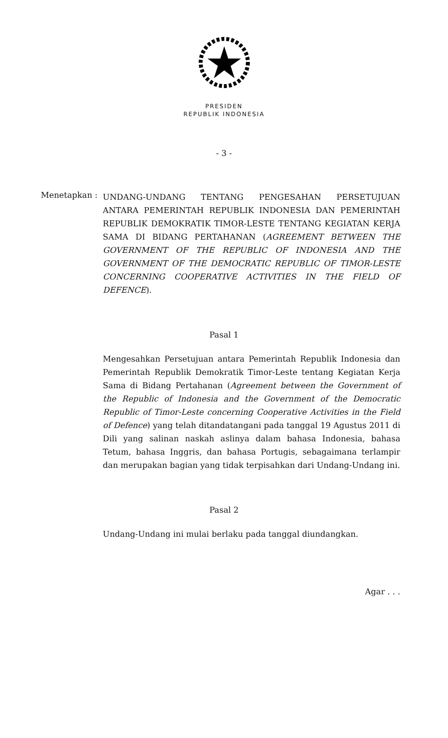PRESIDEN
REPUBLIK INDONESIA
- 3 -
Menetapkan :
UNDANG-UNDANG TENTANG PENGESAHAN PERSETUJUAN ANTARA PEMERINTAH REPUBLIK INDONESIA DAN PEMERINTAH REPUBLIK DEMOKRATIK TIMOR-LESTE TENTANG KEGIATAN KERJA SAMA DI BIDANG PERTAHANAN (AGREEMENT BETWEEN THE GOVERNMENT OF THE REPUBLIC OF INDONESIA AND THE GOVERNMENT OF THE DEMOCRATIC REPUBLIC OF TIMOR-LESTE CONCERNING COOPERATIVE ACTIVITIES IN THE FIELD OF DEFENCE).
Pasal 1
Mengesahkan Persetujuan antara Pemerintah Republik Indonesia dan Pemerintah Republik Demokratik Timor-Leste tentang Kegiatan Kerja Sama di Bidang Pertahanan (Agreement between the Government of the Republic of Indonesia and the Government of the Democratic Republic of Timor-Leste concerning Cooperative Activities in the Field of Defence) yang telah ditandatangani pada tanggal 19 Agustus 2011 di Dili yang salinan naskah aslinya dalam bahasa Indonesia, bahasa Tetum, bahasa Inggris, dan bahasa Portugis, sebagaimana terlampir dan merupakan bagian yang tidak terpisahkan dari Undang-Undang ini.
Pasal 2
Undang-Undang ini mulai berlaku pada tanggal diundangkan.
Agar . . .